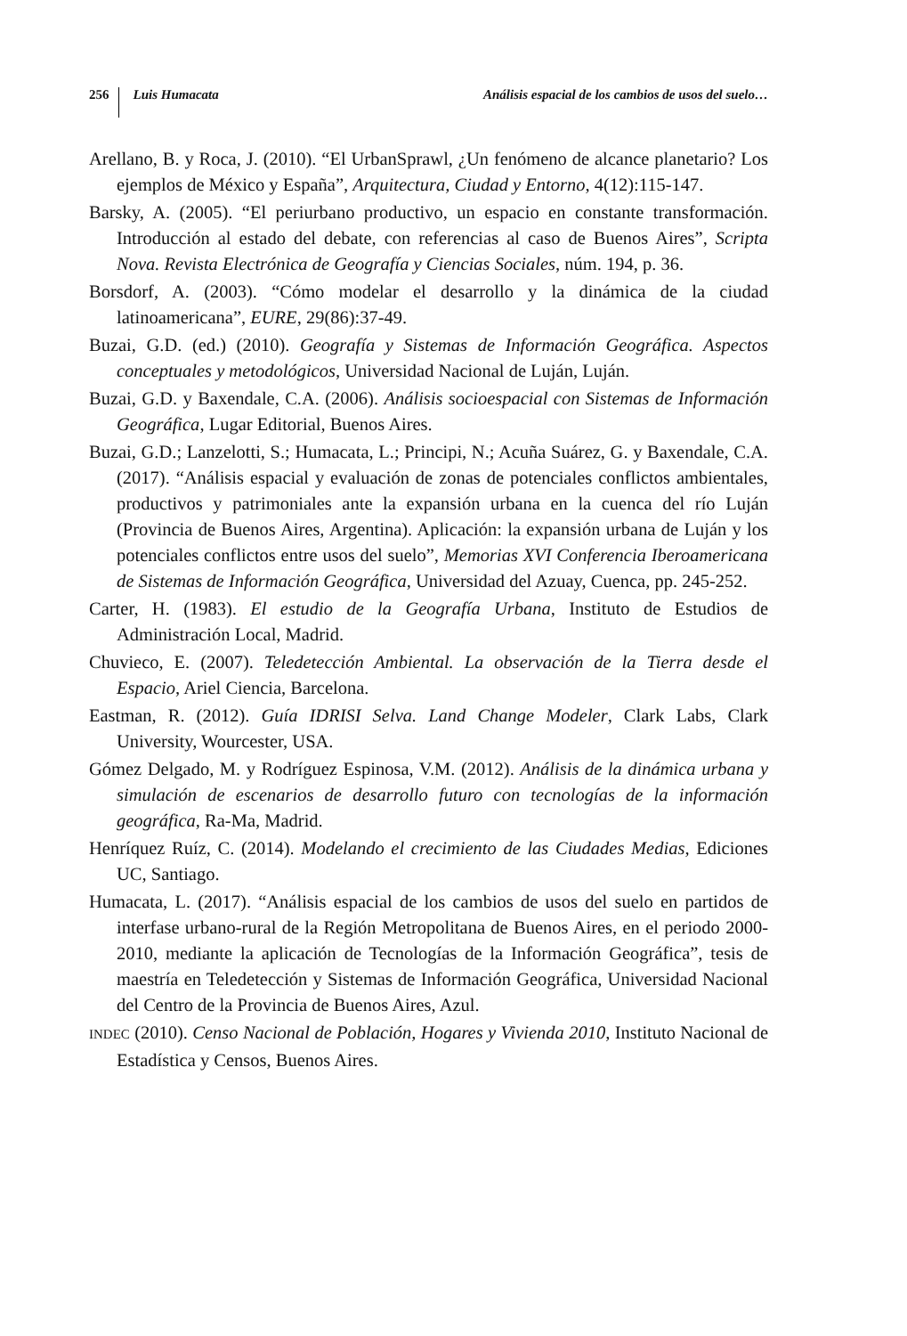256 Luis Humacata Análisis espacial de los cambios de usos del suelo…
Arellano, B. y Roca, J. (2010). “El UrbanSprawl, ¿Un fenómeno de alcance planetario? Los ejemplos de México y España”, Arquitectura, Ciudad y Entorno, 4(12):115-147.
Barsky, A. (2005). “El periurbano productivo, un espacio en constante transformación. Introducción al estado del debate, con referencias al caso de Buenos Aires”, Scripta Nova. Revista Electrónica de Geografía y Ciencias Sociales, núm. 194, p. 36.
Borsdorf, A. (2003). “Cómo modelar el desarrollo y la dinámica de la ciudad latinoamericana”, EURE, 29(86):37-49.
Buzai, G.D. (ed.) (2010). Geografía y Sistemas de Información Geográfica. Aspectos conceptuales y metodológicos, Universidad Nacional de Luján, Luján.
Buzai, G.D. y Baxendale, C.A. (2006). Análisis socioespacial con Sistemas de Información Geográfica, Lugar Editorial, Buenos Aires.
Buzai, G.D.; Lanzelotti, S.; Humacata, L.; Principi, N.; Acuña Suárez, G. y Baxendale, C.A. (2017). “Análisis espacial y evaluación de zonas de potenciales conflictos ambientales, productivos y patrimoniales ante la expansión urbana en la cuenca del río Luján (Provincia de Buenos Aires, Argentina). Aplicación: la expansión urbana de Luján y los potenciales conflictos entre usos del suelo”, Memorias XVI Conferencia Iberoamericana de Sistemas de Información Geográfica, Universidad del Azuay, Cuenca, pp. 245-252.
Carter, H. (1983). El estudio de la Geografía Urbana, Instituto de Estudios de Administración Local, Madrid.
Chuvieco, E. (2007). Teledetección Ambiental. La observación de la Tierra desde el Espacio, Ariel Ciencia, Barcelona.
Eastman, R. (2012). Guía IDRISI Selva. Land Change Modeler, Clark Labs, Clark University, Wourcester, USA.
Gómez Delgado, M. y Rodríguez Espinosa, V.M. (2012). Análisis de la dinámica urbana y simulación de escenarios de desarrollo futuro con tecnologías de la información geográfica, Ra-Ma, Madrid.
Henríquez Ruíz, C. (2014). Modelando el crecimiento de las Ciudades Medias, Ediciones UC, Santiago.
Humacata, L. (2017). “Análisis espacial de los cambios de usos del suelo en partidos de interfase urbano-rural de la Región Metropolitana de Buenos Aires, en el periodo 2000-2010, mediante la aplicación de Tecnologías de la Información Geográfica”, tesis de maestría en Teledetección y Sistemas de Información Geográfica, Universidad Nacional del Centro de la Provincia de Buenos Aires, Azul.
INDEC (2010). Censo Nacional de Población, Hogares y Vivienda 2010, Instituto Nacional de Estadística y Censos, Buenos Aires.